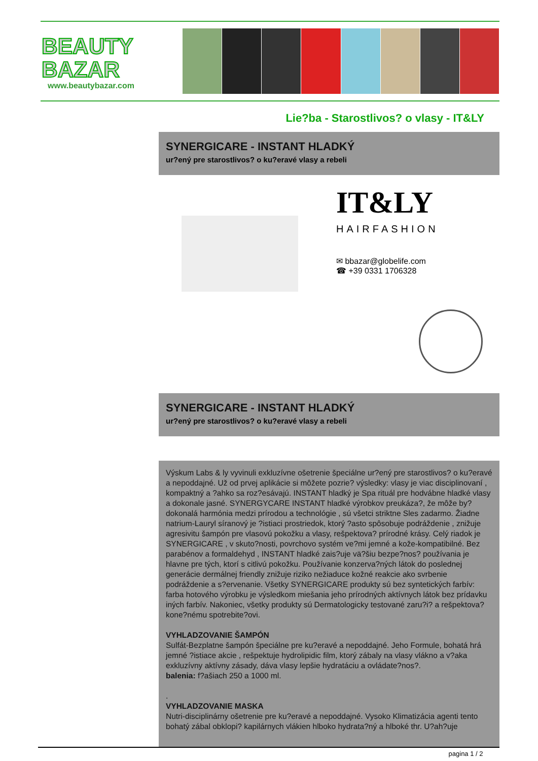BEAUTY
BAZAR
www.beautybazar.com
Lie?ba - Starostlivos? o vlasy - IT&LY
SYNERGICARE - INSTANT HLADKÝ
ur?ený pre starostlivos? o ku?eravé vlasy a rebeli
IT&LY
HAIRFASHION
✉ bbazar@globelife.com
☎ +39 0331 1706328
SYNERGICARE - INSTANT HLADKÝ
ur?ený pre starostlivos? o ku?eravé vlasy a rebeli
Výskum Labs & ly vyvinuli exkluzívne ošetrenie špeciálne ur?ený pre starostlivos? o ku?eravé a nepoddajné. Už od prvej aplikácie si môžete pozrie? výsledky: vlasy je viac disciplinovaní , kompaktný a ?ahko sa roz?esávajú. INSTANT hladký je Spa rituál pre hodvábne hladké vlasy a dokonale jasné. SYNERGYCARE INSTANT hladké výrobkov preukáza?, že môže by? dokonalá harmónia medzi prírodou a technológie , sú všetci striktne Sles zadarmo. Žiadne natrium-Lauryl síranový je ?istiaci prostriedok, ktorý ?asto spôsobuje podráždenie , znižuje agresivitu šampón pre vlasovú pokožku a vlasy, rešpektova? prírodné krásy. Celý riadok je SYNERGICARE , v skuto?nosti, povrchovo systém ve?mi jemné a kože-kompatibilné. Bez parabénov a formaldehyd , INSTANT hladké zais?uje vä?šiu bezpe?nos? používania je hlavne pre tých, ktorí s citlivú pokožku. Používanie konzerva?ných látok do poslednej generácie dermálnej friendly znižuje riziko nežiaduce kožné reakcie ako svrbenie podráždenie a s?ervenanie. Všetky SYNERGICARE produkty sú bez syntetických farbív: farba hotového výrobku je výsledkom miešania jeho prírodných aktívnych látok bez prídavku iných farbív. Nakoniec, všetky produkty sú Dermatologicky testované zaru?i? a rešpektova? kone?nému spotrebite?ovi.
VYHLADZOVANIE ŠAMPÓN
Sulfát-Bezplatne šampón špeciálne pre ku?eravé a nepoddajné. Jeho Formule, bohatá hrá jemné ?istiace akcie , rešpektuje hydrolipidic film, ktorý zábaly na vlasy vlákno a v?aka exkluzívny aktívny zásady, dáva vlasy lepšie hydratáciu a ovládate?nos?.
balenia: f?ašiach 250 a 1000 ml.
.
VYHLADZOVANIE MASKA
Nutri-disciplinárny ošetrenie pre ku?eravé a nepoddajné. Vysoko Klimatizácia agenti tento bohatý zábal obklopi? kapilárnych vlákien hlboko hydrata?ný a hlboké thr. U?ah?uje
pagina 1 / 2